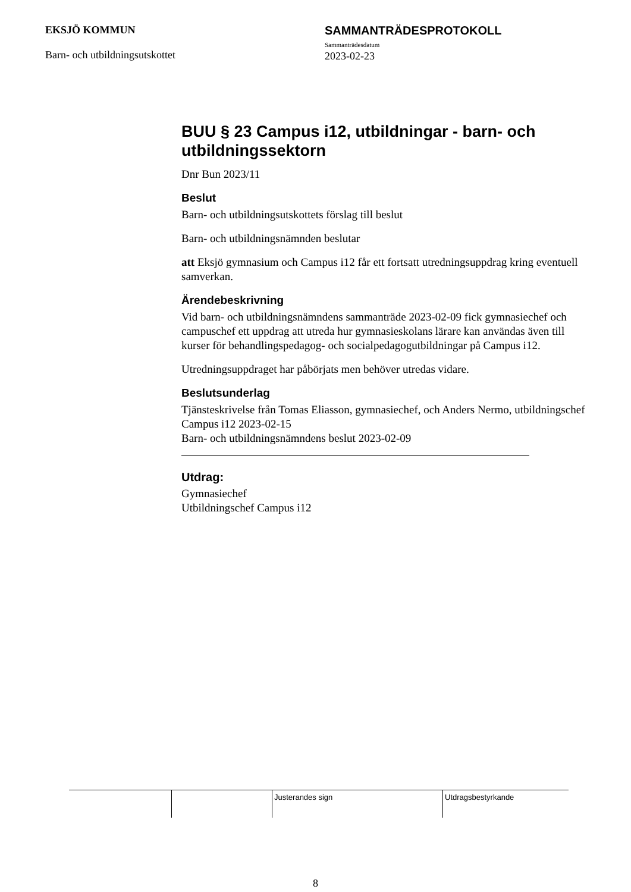EKSJÖ KOMMUN
Barn- och utbildningsutskottet
SAMMANTRÄDESPROTOKOLL
Sammanträdesdatum
2023-02-23
BUU § 23 Campus i12, utbildningar - barn- och utbildningssektorn
Dnr Bun 2023/11
Beslut
Barn- och utbildningsutskottets förslag till beslut
Barn- och utbildningsnämnden beslutar
att Eksjö gymnasium och Campus i12 får ett fortsatt utredningsuppdrag kring eventuell samverkan.
Ärendebeskrivning
Vid barn- och utbildningsnämndens sammanträde 2023-02-09 fick gymnasiechef och campuschef ett uppdrag att utreda hur gymnasieskolans lärare kan användas även till kurser för behandlingspedagog- och socialpedagogutbildningar på Campus i12.
Utredningsuppdraget har påbörjats men behöver utredas vidare.
Beslutsunderlag
Tjänsteskrivelse från Tomas Eliasson, gymnasiechef, och Anders Nermo, utbildningschef Campus i12 2023-02-15
Barn- och utbildningsnämndens beslut 2023-02-09
Utdrag:
Gymnasiechef
Utbildningschef Campus i12
Justerandes sign Utdragsbestyrkande
8